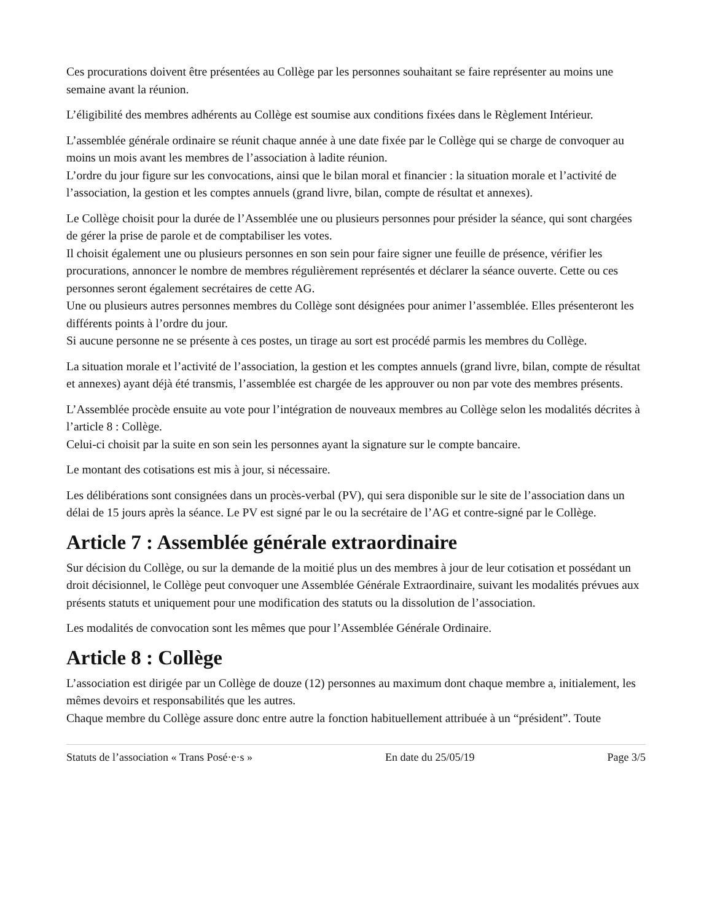Ces procurations doivent être présentées au Collège par les personnes souhaitant se faire représenter au moins une semaine avant la réunion.
L’éligibilité des membres adhérents au Collège est soumise aux conditions fixées dans le Règlement Intérieur.
L’assemblée générale ordinaire se réunit chaque année à une date fixée par le Collège qui se charge de convoquer au moins un mois avant les membres de l’association à ladite réunion.
L’ordre du jour figure sur les convocations, ainsi que le bilan moral et financier : la situation morale et l’activité de l’association, la gestion et les comptes annuels (grand livre, bilan, compte de résultat et annexes).
Le Collège choisit pour la durée de l’Assemblée une ou plusieurs personnes pour présider la séance, qui sont chargées de gérer la prise de parole et de comptabiliser les votes.
Il choisit également une ou plusieurs personnes en son sein pour faire signer une feuille de présence, vérifier les procurations, annoncer le nombre de membres régulièrement représentés et déclarer la séance ouverte. Cette ou ces personnes seront également secrétaires de cette AG.
Une ou plusieurs autres personnes membres du Collège sont désignées pour animer l’assemblée. Elles présenteront les différents points à l’ordre du jour.
Si aucune personne ne se présente à ces postes, un tirage au sort est procédé parmis les membres du Collège.
La situation morale et l’activité de l’association, la gestion et les comptes annuels (grand livre, bilan, compte de résultat et annexes) ayant déjà été transmis, l’assemblée est chargée de les approuver ou non par vote des membres présents.
L’Assemblée procède ensuite au vote pour l’intégration de nouveaux membres au Collège selon les modalités décrites à l’article 8 : Collège.
Celui-ci choisit par la suite en son sein les personnes ayant la signature sur le compte bancaire.
Le montant des cotisations est mis à jour, si nécessaire.
Les délibérations sont consignées dans un procès-verbal (PV), qui sera disponible sur le site de l’association dans un délai de 15 jours après la séance. Le PV est signé par le ou la secrétaire de l’AG et contre-signé par le Collège.
Article 7 : Assemblée générale extraordinaire
Sur décision du Collège, ou sur la demande de la moitié plus un des membres à jour de leur cotisation et possédant un droit décisionnel, le Collège peut convoquer une Assemblée Générale Extraordinaire, suivant les modalités prévues aux présents statuts et uniquement pour une modification des statuts ou la dissolution de l’association.
Les modalités de convocation sont les mêmes que pour l’Assemblée Générale Ordinaire.
Article 8 : Collège
L’association est dirigée par un Collège de douze (12) personnes au maximum dont chaque membre a, initialement, les mêmes devoirs et responsabilités que les autres.
Chaque membre du Collège assure donc entre autre la fonction habituellement attribuée à un “président”. Toute
Statuts de l’association « Trans Posé·e·s » En date du 25/05/19 Page 3/5